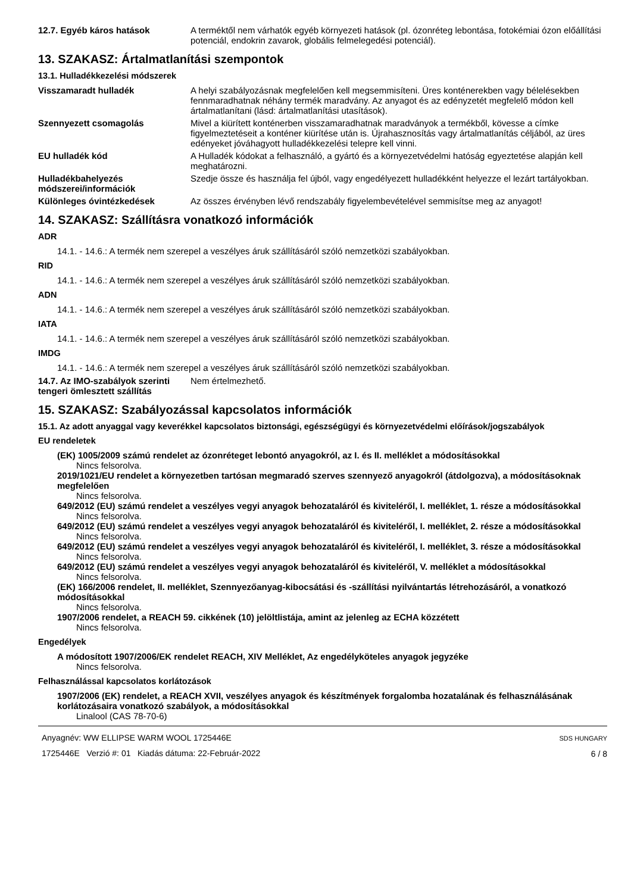12.7. Egyéb káros hatások A terméktől nem várhatók egyéb környezeti hatások (pl. ózonréteg lebontása, fotokémiai ózon előállítási potenciál, endokrin zavarok, globális felmelegedési potenciál).
13. SZAKASZ: Ártalmatlanítási szempontok
13.1. Hulladékkezelési módszerek
Visszamaradt hulladék A helyi szabályozásnak megfelelően kell megsemmisíteni. Üres konténerekben vagy bélelésekben fennmaradhatnak néhány termék maradvány. Az anyagot és az edényzetét megfelelő módon kell ártalmatlanítani (lásd: ártalmatlanítási utasítások).
Szennyezett csomagolás Mivel a kiürített konténerben visszamaradhatnak maradványok a termékből, kövesse a címke figyelmeztetéseit a konténer kiürítése után is. Újrahasznosítás vagy ártalmatlanítás céljából, az üres edényeket jóváhagyott hulladékkezelési telepre kell vinni.
EU hulladék kód A Hulladék kódokat a felhasználó, a gyártó és a környezetvédelmi hatóság egyeztetése alapján kell meghatározni.
Hulladékbahelyezés módszerei/információk
Szedje össze és használja fel újból, vagy engedélyezett hulladékként helyezze el lezárt tartályokban.
Különleges óvintézkedések Az összes érvényben lévő rendszabály figyelembevételével semmisítse meg az anyagot!
14. SZAKASZ: Szállításra vonatkozó információk
ADR
14.1. - 14.6.: A termék nem szerepel a veszélyes áruk szállításáról szóló nemzetközi szabályokban.
RID
14.1. - 14.6.: A termék nem szerepel a veszélyes áruk szállításáról szóló nemzetközi szabályokban.
ADN
14.1. - 14.6.: A termék nem szerepel a veszélyes áruk szállításáról szóló nemzetközi szabályokban.
IATA
14.1. - 14.6.: A termék nem szerepel a veszélyes áruk szállításáról szóló nemzetközi szabályokban.
IMDG
14.1. - 14.6.: A termék nem szerepel a veszélyes áruk szállításáról szóló nemzetközi szabályokban.
14.7. Az IMO-szabályok szerinti tengeri ömlesztett szállítás
Nem értelmezhető.
15. SZAKASZ: Szabályozással kapcsolatos információk
15.1. Az adott anyaggal vagy keverékkel kapcsolatos biztonsági, egészségügyi és környezetvédelmi előírások/jogszabályok
EU rendeletek
(EK) 1005/2009 számú rendelet az ózonréteget lebontó anyagokról, az I. és II. melléklet a módosításokkal
Nincs felsorolva.
2019/1021/EU rendelet a környezetben tartósan megmaradó szerves szennyező anyagokról (átdolgozva), a módosításoknak megfelelően
Nincs felsorolva.
649/2012 (EU) számú rendelet a veszélyes vegyi anyagok behozataláról és kiviteléről, I. melléklet, 1. része a módosításokkal
Nincs felsorolva.
649/2012 (EU) számú rendelet a veszélyes vegyi anyagok behozataláról és kiviteléről, I. melléklet, 2. része a módosításokkal
Nincs felsorolva.
649/2012 (EU) számú rendelet a veszélyes vegyi anyagok behozataláról és kiviteléről, I. melléklet, 3. része a módosításokkal
Nincs felsorolva.
649/2012 (EU) számú rendelet a veszélyes vegyi anyagok behozataláról és kiviteléről, V. melléklet a módosításokkal
Nincs felsorolva.
(EK) 166/2006 rendelet, II. melléklet, Szennyezőanyag-kibocsátási és -szállítási nyilvántartás létrehozásáról, a vonatkozó módosításokkal
Nincs felsorolva.
1907/2006 rendelet, a REACH 59. cikkének (10) jelöltlistája, amint az jelenleg az ECHA közzétett
Nincs felsorolva.
Engedélyek
A módosított 1907/2006/EK rendelet REACH, XIV Melléklet, Az engedélyköteles anyagok jegyzéke
Nincs felsorolva.
Felhasználással kapcsolatos korlátozások
1907/2006 (EK) rendelet, a REACH XVII, veszélyes anyagok és készítmények forgalomba hozatalának és felhasználásának korlátozásaira vonatkozó szabályok, a módosításokkal
Linalool (CAS 78-70-6)
Anyagnév: WW ELLIPSE WARM WOOL 1725446E
1725446E Verzió #: 01 Kiadás dátuma: 22-Február-2022
SDS HUNGARY
6 / 8